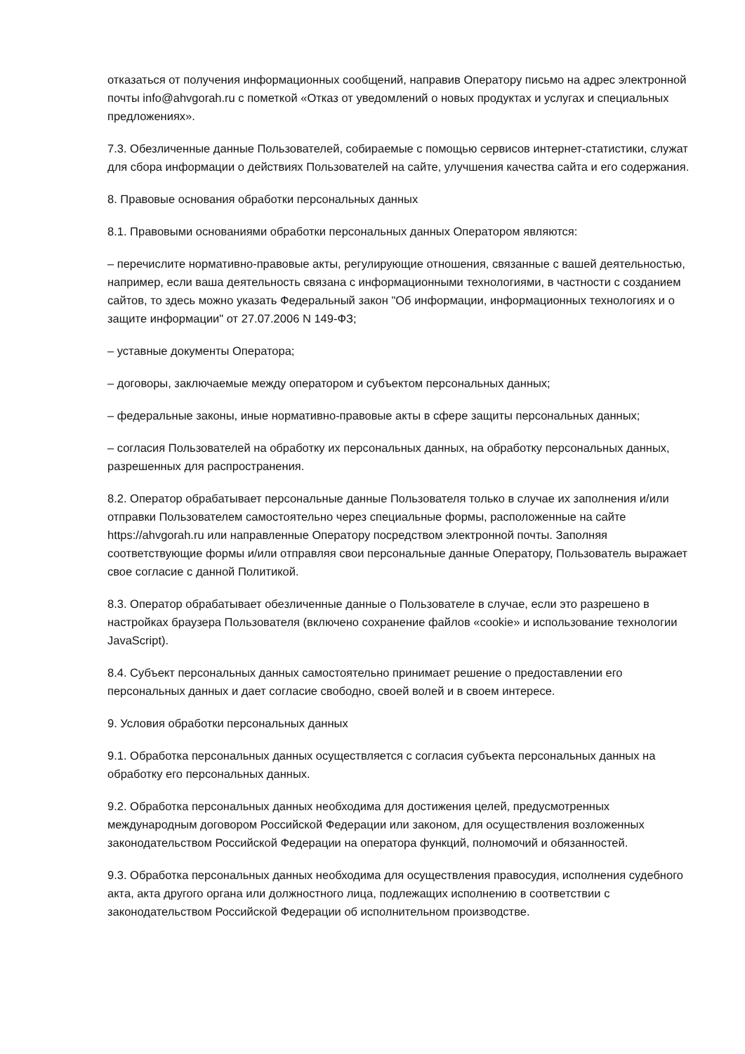отказаться от получения информационных сообщений, направив Оператору письмо на адрес электронной почты info@ahvgorah.ru с пометкой «Отказ от уведомлений о новых продуктах и услугах и специальных предложениях».
7.3. Обезличенные данные Пользователей, собираемые с помощью сервисов интернет-статистики, служат для сбора информации о действиях Пользователей на сайте, улучшения качества сайта и его содержания.
8. Правовые основания обработки персональных данных
8.1. Правовыми основаниями обработки персональных данных Оператором являются:
– перечислите нормативно-правовые акты, регулирующие отношения, связанные с вашей деятельностью, например, если ваша деятельность связана с информационными технологиями, в частности с созданием сайтов, то здесь можно указать Федеральный закон "Об информации, информационных технологиях и о защите информации" от 27.07.2006 N 149-ФЗ;
– уставные документы Оператора;
– договоры, заключаемые между оператором и субъектом персональных данных;
– федеральные законы, иные нормативно-правовые акты в сфере защиты персональных данных;
– согласия Пользователей на обработку их персональных данных, на обработку персональных данных, разрешенных для распространения.
8.2. Оператор обрабатывает персональные данные Пользователя только в случае их заполнения и/или отправки Пользователем самостоятельно через специальные формы, расположенные на сайте https://ahvgorah.ru или направленные Оператору посредством электронной почты. Заполняя соответствующие формы и/или отправляя свои персональные данные Оператору, Пользователь выражает свое согласие с данной Политикой.
8.3. Оператор обрабатывает обезличенные данные о Пользователе в случае, если это разрешено в настройках браузера Пользователя (включено сохранение файлов «cookie» и использование технологии JavaScript).
8.4. Субъект персональных данных самостоятельно принимает решение о предоставлении его персональных данных и дает согласие свободно, своей волей и в своем интересе.
9. Условия обработки персональных данных
9.1. Обработка персональных данных осуществляется с согласия субъекта персональных данных на обработку его персональных данных.
9.2. Обработка персональных данных необходима для достижения целей, предусмотренных международным договором Российской Федерации или законом, для осуществления возложенных законодательством Российской Федерации на оператора функций, полномочий и обязанностей.
9.3. Обработка персональных данных необходима для осуществления правосудия, исполнения судебного акта, акта другого органа или должностного лица, подлежащих исполнению в соответствии с законодательством Российской Федерации об исполнительном производстве.